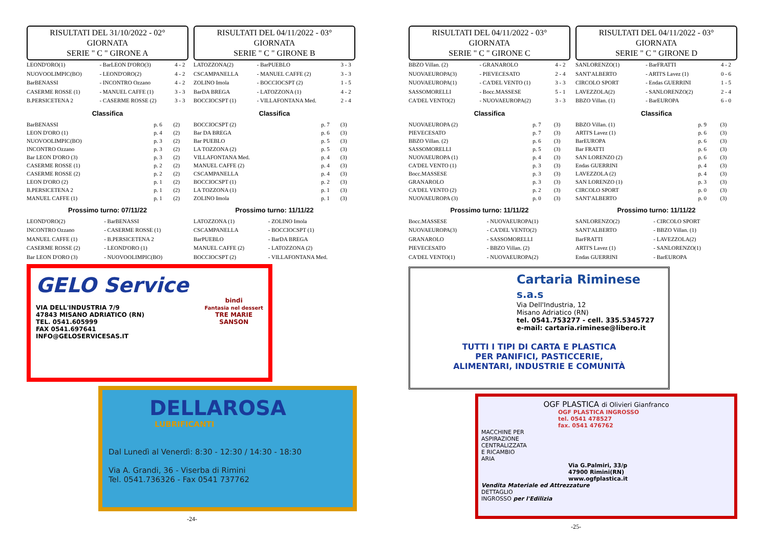RISULTATI DEL 31/10/2022 - 02° GIORNATA
SERIE " C " GIRONE A
| LEOND'ORO(1) | - BarLEON D'ORO(3) | 4 - 2 |
| NUOVOOLIMPIC(BO) | - LEOND'ORO(2) | 4 - 2 |
| BarBENASSI | - INCONTRO Ozzano | 4 - 2 |
| CASERME ROSSE (1) | - MANUEL CAFFE (1) | 3 - 3 |
| B.PERSICETENA 2 | - CASERME ROSSE (2) | 3 - 3 |
Classifica
| BarBENASSI | p. 6 | (2) |
| LEON D'ORO (1) | p. 4 | (2) |
| NUOVOOLIMPIC(BO) | p. 3 | (2) |
| INCONTRO Ozzano | p. 3 | (2) |
| Bar LEON D'ORO (3) | p. 3 | (2) |
| CASERME ROSSE (1) | p. 2 | (2) |
| CASERME ROSSE (2) | p. 2 | (2) |
| LEON D'ORO (2) | p. 1 | (2) |
| B.PERSICETENA 2 | p. 1 | (2) |
| MANUEL CAFFE (1) | p. 1 | (2) |
Prossimo turno: 07/11/22
| LEOND'ORO(2) | - BarBENASSI |
| INCONTRO Ozzano | - CASERME ROSSE (1) |
| MANUEL CAFFE (1) | - B.PERSICETENA 2 |
| CASERME ROSSE (2) | - LEOND'ORO (1) |
| Bar LEON D'ORO (3) | - NUOVOOLIMPIC(BO) |
RISULTATI DEL 04/11/2022 - 03° GIORNATA
SERIE " C " GIRONE B
| LATOZZONA(2) | - BarPUEBLO | 3 - 3 |
| CSCAMPANELLA | - MANUEL CAFFE (2) | 3 - 3 |
| ZOLINO Imola | - BOCCIOCSPT (2) | 1 - 5 |
| BarDA BREGA | - LATOZZONA (1) | 4 - 2 |
| BOCCIOCSPT (1) | - VILLAFONTANA Med. | 2 - 4 |
Classifica
| BOCCIOCSPT (2) | p. 7 | (3) |
| Bar DA BREGA | p. 6 | (3) |
| Bar PUEBLO | p. 5 | (3) |
| LA TOZZONA (2) | p. 5 | (3) |
| VILLAFONTANA Med. | p. 4 | (3) |
| MANUEL CAFFE (2) | p. 4 | (3) |
| CSCAMPANELLA | p. 4 | (3) |
| BOCCIOCSPT (1) | p. 2 | (3) |
| LA TOZZONA (1) | p. 1 | (3) |
| ZOLINO Imola | p. 1 | (3) |
Prossimo turno: 11/11/22
| LATOZZONA (1) | - ZOLINO Imola |
| CSCAMPANELLA | - BOCCIOCSPT (1) |
| BarPUEBLO | - BarDA BREGA |
| MANUEL CAFFE (2) | - LATOZZONA (2) |
| BOCCIOCSPT (2) | - VILLAFONTANA Med. |
GELO Service
bindi
Fantasia nel dessert
TRE MARIE
SANSON
VIA DELL'INDUSTRIA 7/9
47843 MISANO ADRIATICO (RN)
TEL. 0541.605999
FAX 0541.697641
INFO@GELOSERVICESAS.IT
DELLAROSA
LUBRIFICANTI
Dal Lunedì al Venerdì: 8:30 - 12:30 / 14:30 - 18:30
Via A. Grandi, 36 - Viserba di Rimini
Tel. 0541.736326 - Fax 0541 737762
-24-
RISULTATI DEL 04/11/2022 - 03° GIORNATA
SERIE " C " GIRONE C
| BBZO Villan. (2) | - GRANAROLO | 4 - 2 |
| NUOVAEUROPA(3) | - PIEVECESATO | 2 - 4 |
| NUOVAEUROPA(1) | - CA'DEL VENTO (1) | 3 - 3 |
| SASSOMORELLI | - Bocc.MASSESE | 5 - 1 |
| CA'DEL VENTO(2) | - NUOVAEUROPA(2) | 3 - 3 |
Classifica
| NUOVAEUROPA (2) | p. 7 | (3) |
| PIEVECESATO | p. 7 | (3) |
| BBZO Villan. (2) | p. 6 | (3) |
| SASSOMORELLI | p. 5 | (3) |
| NUOVAEUROPA (1) | p. 4 | (3) |
| CA'DEL VENTO (1) | p. 3 | (3) |
| Bocc.MASSESE | p. 3 | (3) |
| GRANAROLO | p. 3 | (3) |
| CA'DEL VENTO (2) | p. 2 | (3) |
| NUOVAEUROPA (3) | p. 0 | (3) |
Prossimo turno: 11/11/22
| Bocc.MASSESE | - NUOVAEUROPA(1) |
| NUOVAEUROPA(3) | - CA'DEL VENTO(2) |
| GRANAROLO | - SASSOMORELLI |
| PIEVECESATO | - BBZO Villan. (2) |
| CA'DEL VENTO(1) | - NUOVAEUROPA(2) |
RISULTATI DEL 04/11/2022 - 03° GIORNATA
SERIE " C " GIRONE D
| SANLORENZO(1) | - BarFRATTI | 4 - 2 |
| SANT'ALBERTO | - ARTI'S Lavez (1) | 0 - 6 |
| CIRCOLO SPORT | - Endas GUERRINI | 1 - 5 |
| LAVEZZOLA(2) | - SANLORENZO(2) | 2 - 4 |
| BBZO Villan. (1) | - BarEUROPA | 6 - 0 |
Classifica
| BBZO Villan. (1) | p. 9 | (3) |
| ARTI'S Lavez (1) | p. 6 | (3) |
| BarEUROPA | p. 6 | (3) |
| Bar FRATTI | p. 6 | (3) |
| SAN LORENZO (2) | p. 6 | (3) |
| Endas GUERRINI | p. 4 | (3) |
| LAVEZZOLA (2) | p. 4 | (3) |
| SAN LORENZO (1) | p. 3 | (3) |
| CIRCOLO SPORT | p. 0 | (3) |
| SANT'ALBERTO | p. 0 | (3) |
Prossimo turno: 11/11/22
| SANLORENZO(2) | - CIRCOLO SPORT |
| SANT'ALBERTO | - BBZO Villan. (1) |
| BarFRATTI | - LAVEZZOLA(2) |
| ARTI'S Lavez (1) | - SANLORENZO(1) |
| Endas GUERRINI | - BarEUROPA |
Cartaria Riminese s.a.s
Via Dell'Industria, 12
Misano Adriatico (RN)
tel. 0541.753277 - cell. 335.5345727
e-mail: cartaria.riminese@libero.it
TUTTI I TIPI DI CARTA E PLASTICA
PER PANIFICI, PASTICCERIE,
ALIMENTARI, INDUSTRIE E COMUNITÀ
OGF PLASTICA di Olivieri Gianfranco
OGF PLASTICA INGROSSO
tel. 0541 478527
fax. 0541 476762
MACCHINE PER
ASPIRAZIONE
CENTRALIZZATA
E RICAMBIO
ARIA
Via G.Palmiri, 33/p
47900 Rimini(RN)
www.ogfplastica.it
Vendita Materiale ed Attrezzature
DETTAGLIO
INGROSSO per l'Edilizia
-25-